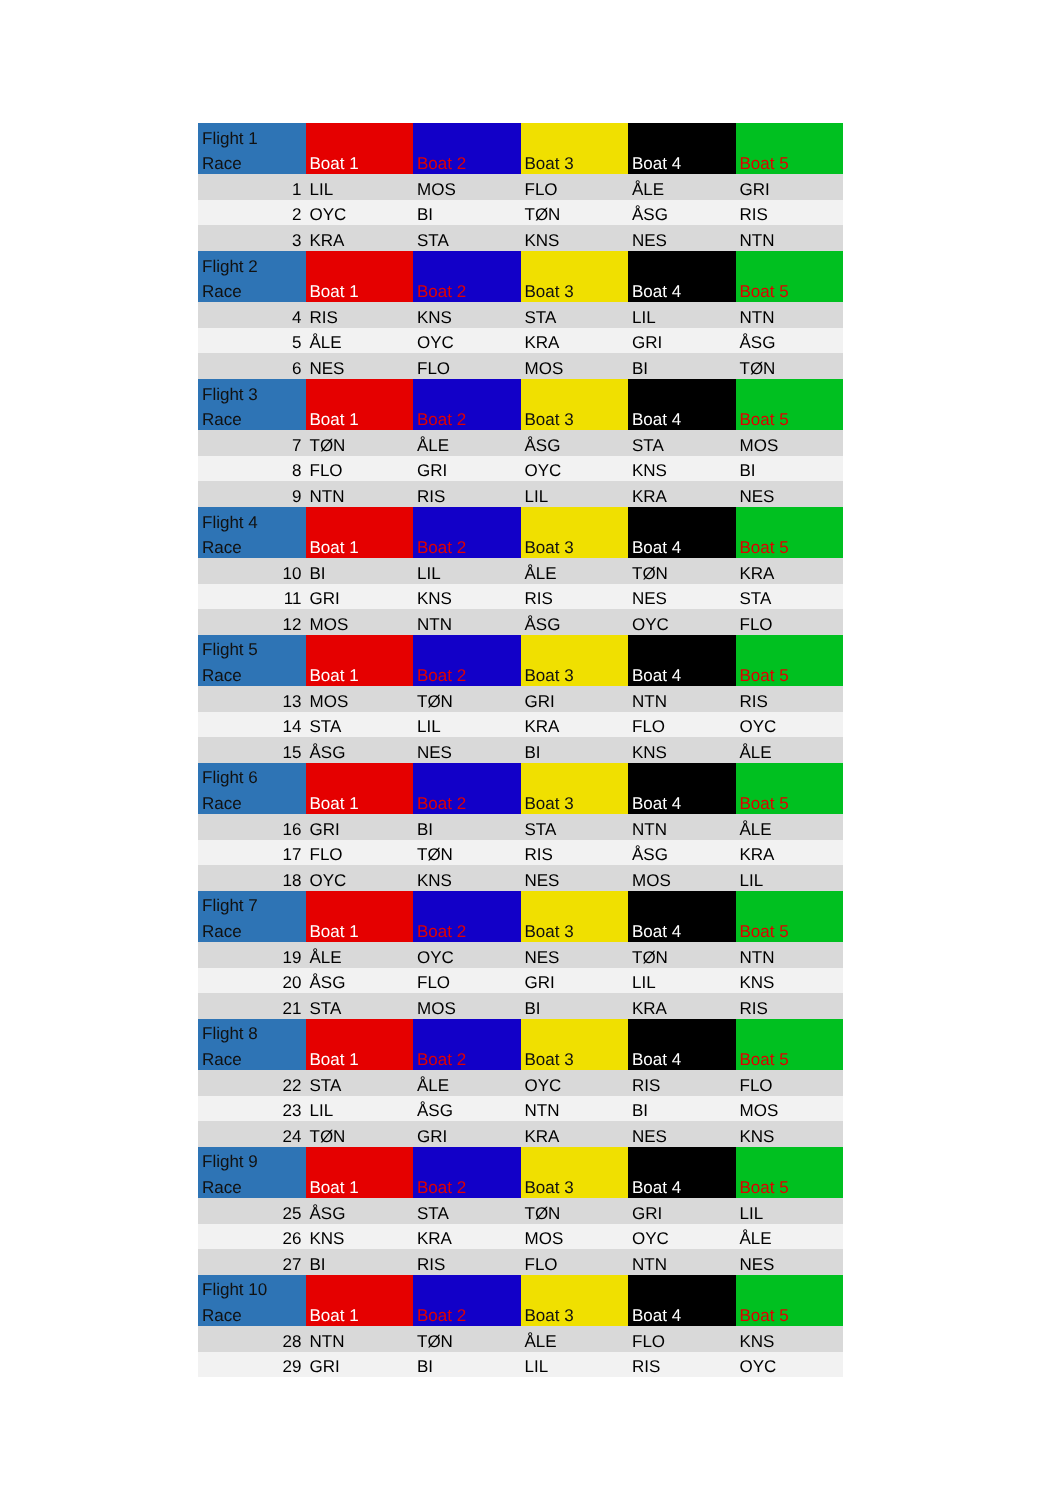| Flight 1 | Boat 1 | Boat 2 | Boat 3 | Boat 4 | Boat 5 |
| Race | | | | | |
| 1 | LIL | MOS | FLO | ÅLE | GRI |
| 2 | OYC | BI | TØN | ÅSG | RIS |
| 3 | KRA | STA | KNS | NES | NTN |
| Flight 2 | Boat 1 | Boat 2 | Boat 3 | Boat 4 | Boat 5 |
| Race | | | | | |
| 4 | RIS | KNS | STA | LIL | NTN |
| 5 | ÅLE | OYC | KRA | GRI | ÅSG |
| 6 | NES | FLO | MOS | BI | TØN |
| Flight 3 | Boat 1 | Boat 2 | Boat 3 | Boat 4 | Boat 5 |
| Race | | | | | |
| 7 | TØN | ÅLE | ÅSG | STA | MOS |
| 8 | FLO | GRI | OYC | KNS | BI |
| 9 | NTN | RIS | LIL | KRA | NES |
| Flight 4 | Boat 1 | Boat 2 | Boat 3 | Boat 4 | Boat 5 |
| Race | | | | | |
| 10 | BI | LIL | ÅLE | TØN | KRA |
| 11 | GRI | KNS | RIS | NES | STA |
| 12 | MOS | NTN | ÅSG | OYC | FLO |
| Flight 5 | Boat 1 | Boat 2 | Boat 3 | Boat 4 | Boat 5 |
| Race | | | | | |
| 13 | MOS | TØN | GRI | NTN | RIS |
| 14 | STA | LIL | KRA | FLO | OYC |
| 15 | ÅSG | NES | BI | KNS | ÅLE |
| Flight 6 | Boat 1 | Boat 2 | Boat 3 | Boat 4 | Boat 5 |
| Race | | | | | |
| 16 | GRI | BI | STA | NTN | ÅLE |
| 17 | FLO | TØN | RIS | ÅSG | KRA |
| 18 | OYC | KNS | NES | MOS | LIL |
| Flight 7 | Boat 1 | Boat 2 | Boat 3 | Boat 4 | Boat 5 |
| Race | | | | | |
| 19 | ÅLE | OYC | NES | TØN | NTN |
| 20 | ÅSG | FLO | GRI | LIL | KNS |
| 21 | STA | MOS | BI | KRA | RIS |
| Flight 8 | Boat 1 | Boat 2 | Boat 3 | Boat 4 | Boat 5 |
| Race | | | | | |
| 22 | STA | ÅLE | OYC | RIS | FLO |
| 23 | LIL | ÅSG | NTN | BI | MOS |
| 24 | TØN | GRI | KRA | NES | KNS |
| Flight 9 | Boat 1 | Boat 2 | Boat 3 | Boat 4 | Boat 5 |
| Race | | | | | |
| 25 | ÅSG | STA | TØN | GRI | LIL |
| 26 | KNS | KRA | MOS | OYC | ÅLE |
| 27 | BI | RIS | FLO | NTN | NES |
| Flight 10 | Boat 1 | Boat 2 | Boat 3 | Boat 4 | Boat 5 |
| Race | | | | | |
| 28 | NTN | TØN | ÅLE | FLO | KNS |
| 29 | GRI | BI | LIL | RIS | OYC |